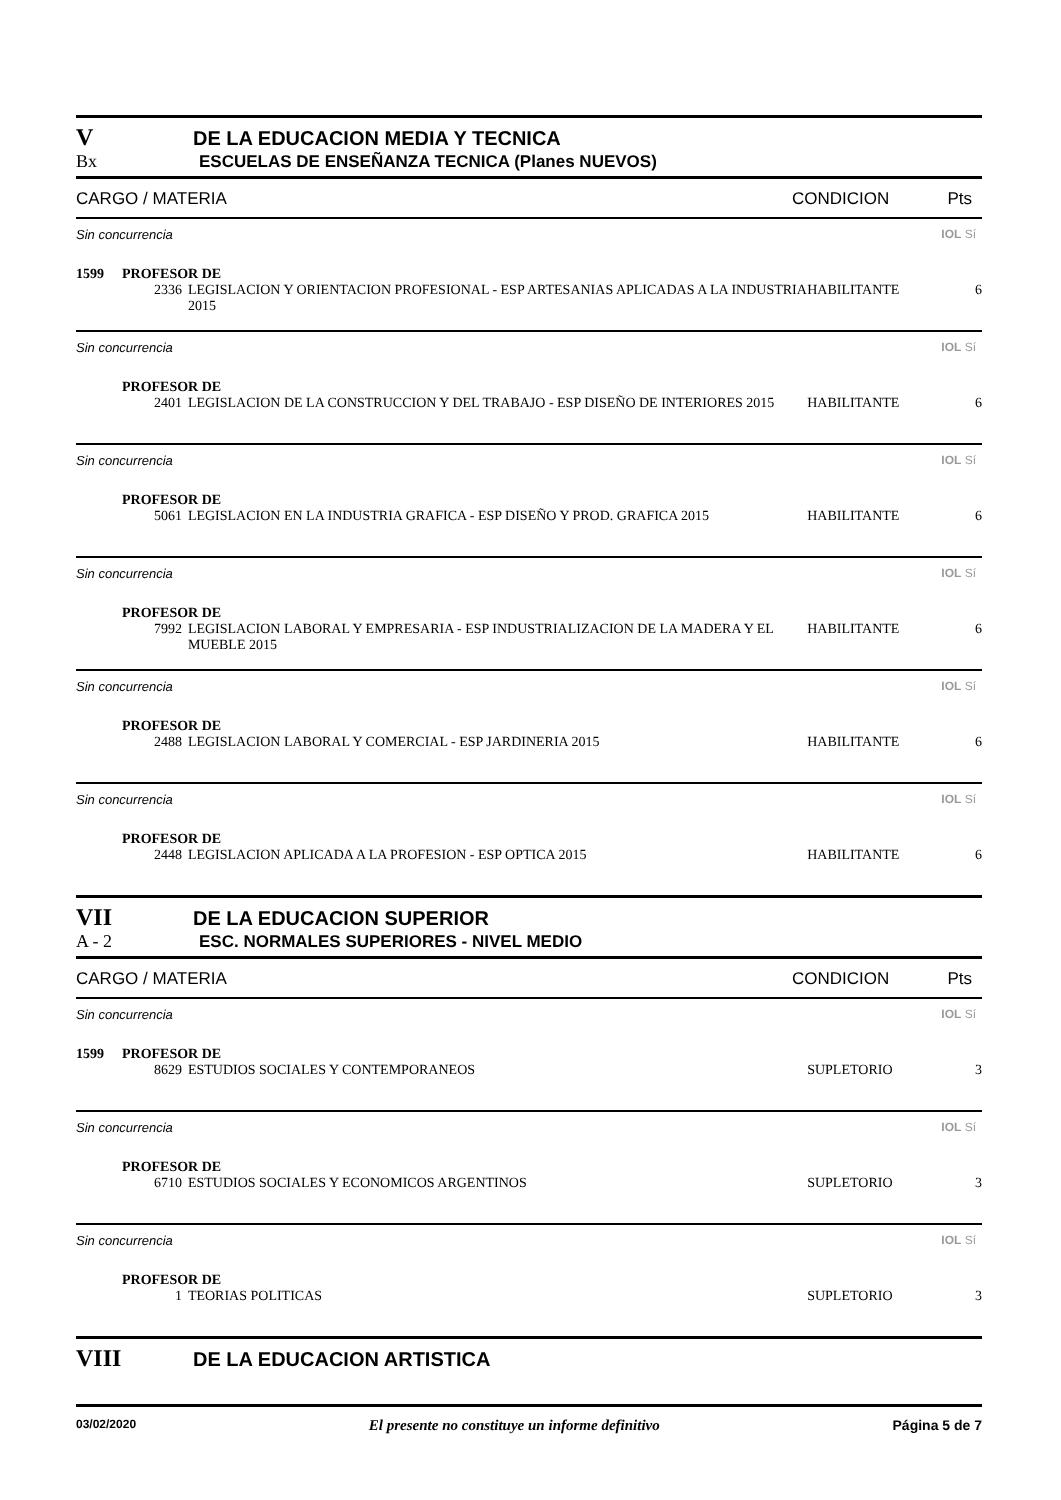V DE LA EDUCACION MEDIA Y TECNICA
Bx ESCUELAS DE ENSEÑANZA TECNICA (Planes NUEVOS)
CARGO / MATERIA CONDICION Pts
Sin concurrencia IOL Sí
1599 PROFESOR DE
2336 LEGISLACION Y ORIENTACION PROFESIONAL - ESP ARTESANIAS APLICADAS A LA INDUSTRIA 2015 HABILITANTE 6
Sin concurrencia IOL Sí
PROFESOR DE
2401 LEGISLACION DE LA CONSTRUCCION Y DEL TRABAJO - ESP DISEÑO DE INTERIORES 2015 HABILITANTE 6
Sin concurrencia IOL Sí
PROFESOR DE
5061 LEGISLACION EN LA INDUSTRIA GRAFICA - ESP DISEÑO Y PROD. GRAFICA 2015 HABILITANTE 6
Sin concurrencia IOL Sí
PROFESOR DE
7992 LEGISLACION LABORAL Y EMPRESARIA - ESP INDUSTRIALIZACION DE LA MADERA Y EL MUEBLE 2015 HABILITANTE 6
Sin concurrencia IOL Sí
PROFESOR DE
2488 LEGISLACION LABORAL Y COMERCIAL - ESP JARDINERIA 2015 HABILITANTE 6
Sin concurrencia IOL Sí
PROFESOR DE
2448 LEGISLACION APLICADA A LA PROFESION - ESP OPTICA 2015 HABILITANTE 6
VII DE LA EDUCACION SUPERIOR
A - 2 ESC. NORMALES SUPERIORES - NIVEL MEDIO
CARGO / MATERIA CONDICION Pts
Sin concurrencia IOL Sí
1599 PROFESOR DE
8629 ESTUDIOS SOCIALES Y CONTEMPORANEOS SUPLETORIO 3
Sin concurrencia IOL Sí
PROFESOR DE
6710 ESTUDIOS SOCIALES Y ECONOMICOS ARGENTINOS SUPLETORIO 3
Sin concurrencia IOL Sí
PROFESOR DE
1 TEORIAS POLITICAS SUPLETORIO 3
VIII DE LA EDUCACION ARTISTICA
03/02/2020 El presente no constituye un informe definitivo Página 5 de 7